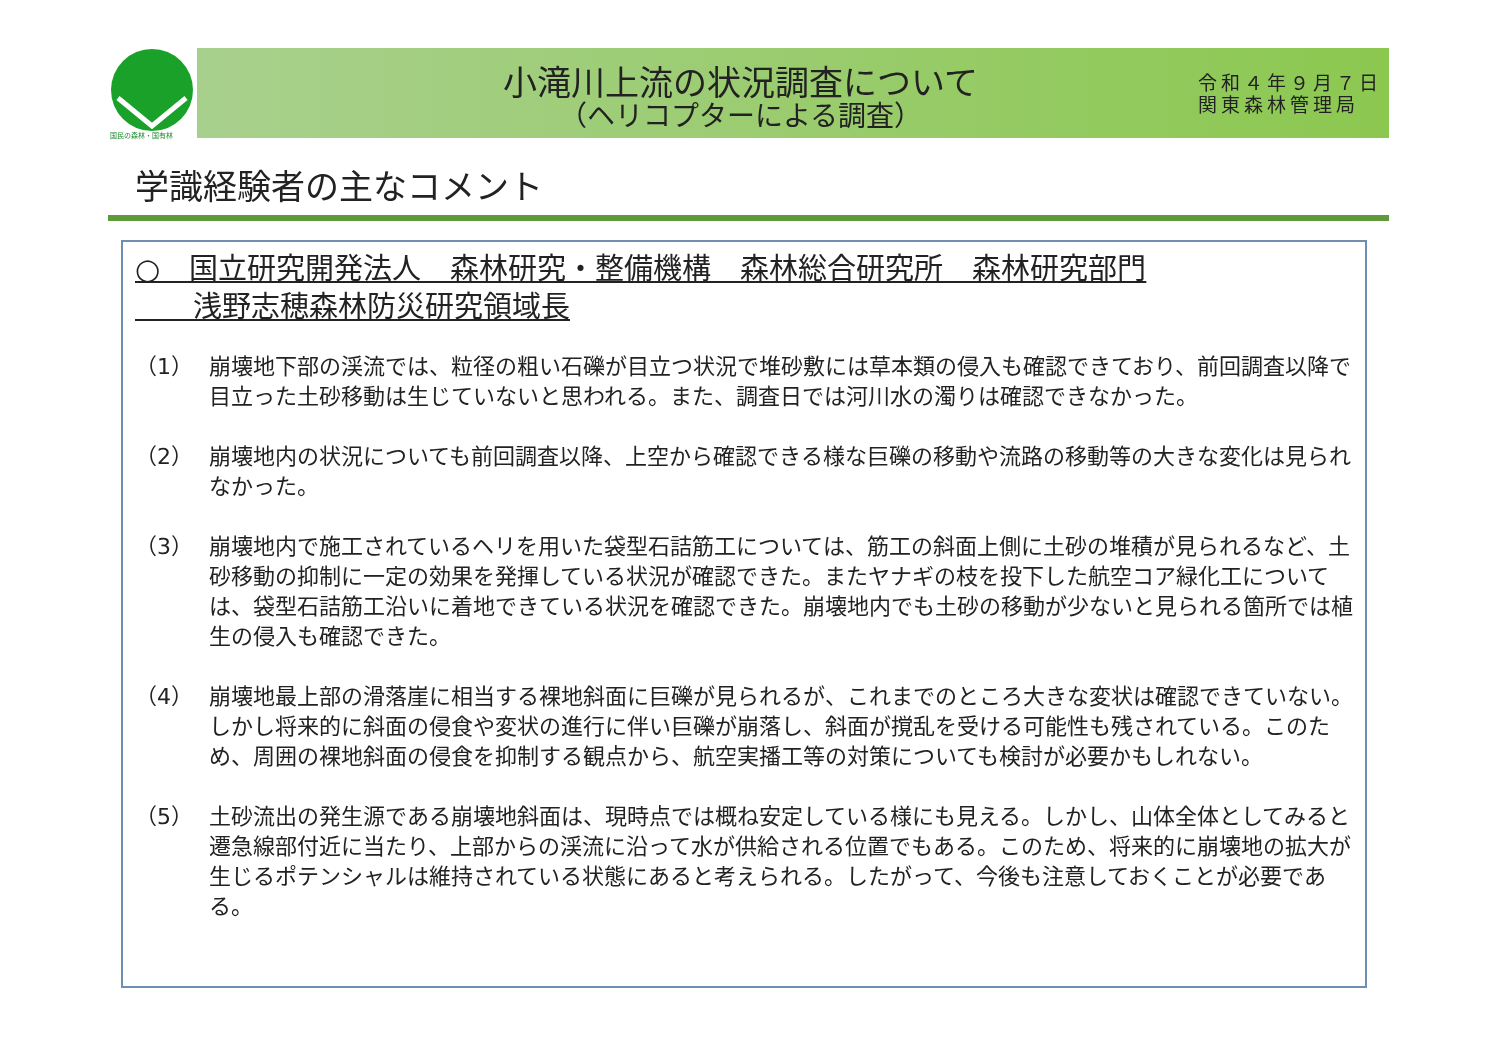国民の森林・国有林
小滝川上流の状況調査について
（ヘリコプターによる調査）
令和４年９月７日
関東森林管理局
学識経験者の主なコメント
○　国立研究開発法人　森林研究・整備機構　森林総合研究所　森林研究部門
　　浅野志穂森林防災研究領域長
（1） 崩壊地下部の渓流では、粒径の粗い石礫が目立つ状況で堆砂敷には草本類の侵入も確認できており、前回調査以降で目立った土砂移動は生じていないと思われる。また、調査日では河川水の濁りは確認できなかった。
（2） 崩壊地内の状況についても前回調査以降、上空から確認できる様な巨礫の移動や流路の移動等の大きな変化は見られなかった。
（3） 崩壊地内で施工されているヘリを用いた袋型石詰筋工については、筋工の斜面上側に土砂の堆積が見られるなど、土砂移動の抑制に一定の効果を発揮している状況が確認できた。またヤナギの枝を投下した航空コア緑化工については、袋型石詰筋工沿いに着地できている状況を確認できた。崩壊地内でも土砂の移動が少ないと見られる箇所では植生の侵入も確認できた。
（4） 崩壊地最上部の滑落崖に相当する裸地斜面に巨礫が見られるが、これまでのところ大きな変状は確認できていない。しかし将来的に斜面の侵食や変状の進行に伴い巨礫が崩落し、斜面が撹乱を受ける可能性も残されている。このため、周囲の裸地斜面の侵食を抑制する観点から、航空実播工等の対策についても検討が必要かもしれない。
（5） 土砂流出の発生源である崩壊地斜面は、現時点では概ね安定している様にも見える。しかし、山体全体としてみると遷急線部付近に当たり、上部からの渓流に沿って水が供給される位置でもある。このため、将来的に崩壊地の拡大が生じるポテンシャルは維持されている状態にあると考えられる。したがって、今後も注意しておくことが必要である。